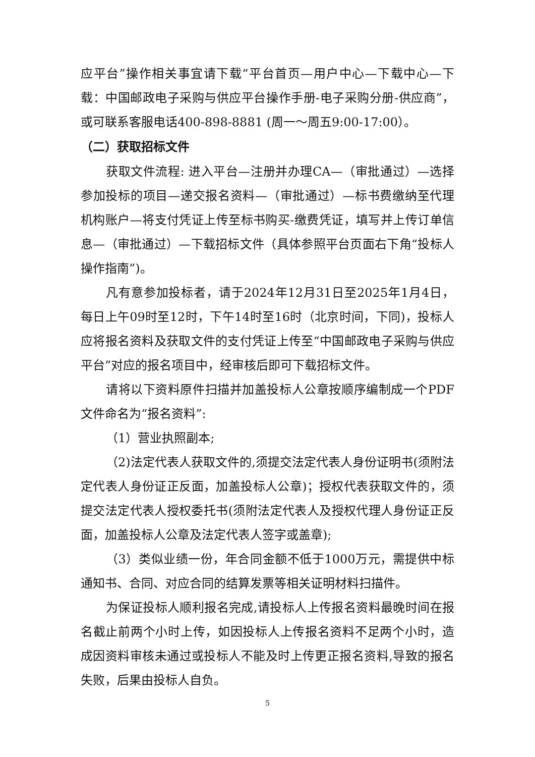应平台”操作相关事宜请下载“平台首页—用户中心—下载中心—下载：中国邮政电子采购与供应平台操作手册-电子采购分册-供应商”，或可联系客服电话400-898-8881 (周一～周五9:00-17:00）。
（二）获取招标文件
获取文件流程: 进入平台—注册并办理CA—（审批通过）—选择参加投标的项目—递交报名资料—（审批通过）—标书费缴纳至代理机构账户—将支付凭证上传至标书购买-缴费凭证，填写并上传订单信息—（审批通过）—下载招标文件（具体参照平台页面右下角“投标人操作指南”)。
凡有意参加投标者，请于2024年12月31日至2025年1月4日，每日上午09时至12时，下午14时至16时（北京时间，下同)，投标人应将报名资料及获取文件的支付凭证上传至“中国邮政电子采购与供应平台”对应的报名项目中，经审核后即可下载招标文件。
请将以下资料原件扫描并加盖投标人公章按顺序编制成一个PDF文件命名为“报名资料”:
（1）营业执照副本;
（2)法定代表人获取文件的,须提交法定代表人身份证明书(须附法定代表人身份证正反面，加盖投标人公章)；授权代表获取文件的，须提交法定代表人授权委托书(须附法定代表人及授权代理人身份证正反面，加盖投标人公章及法定代表人签字或盖章);
（3）类似业绩一份，年合同金额不低于1000万元，需提供中标通知书、合同、对应合同的结算发票等相关证明材料扫描件。
为保证投标人顺利报名完成,请投标人上传报名资料最晚时间在报名截止前两个小时上传，如因投标人上传报名资料不足两个小时，造成因资料审核未通过或投标人不能及时上传更正报名资料,导致的报名失败，后果由投标人自负。
5